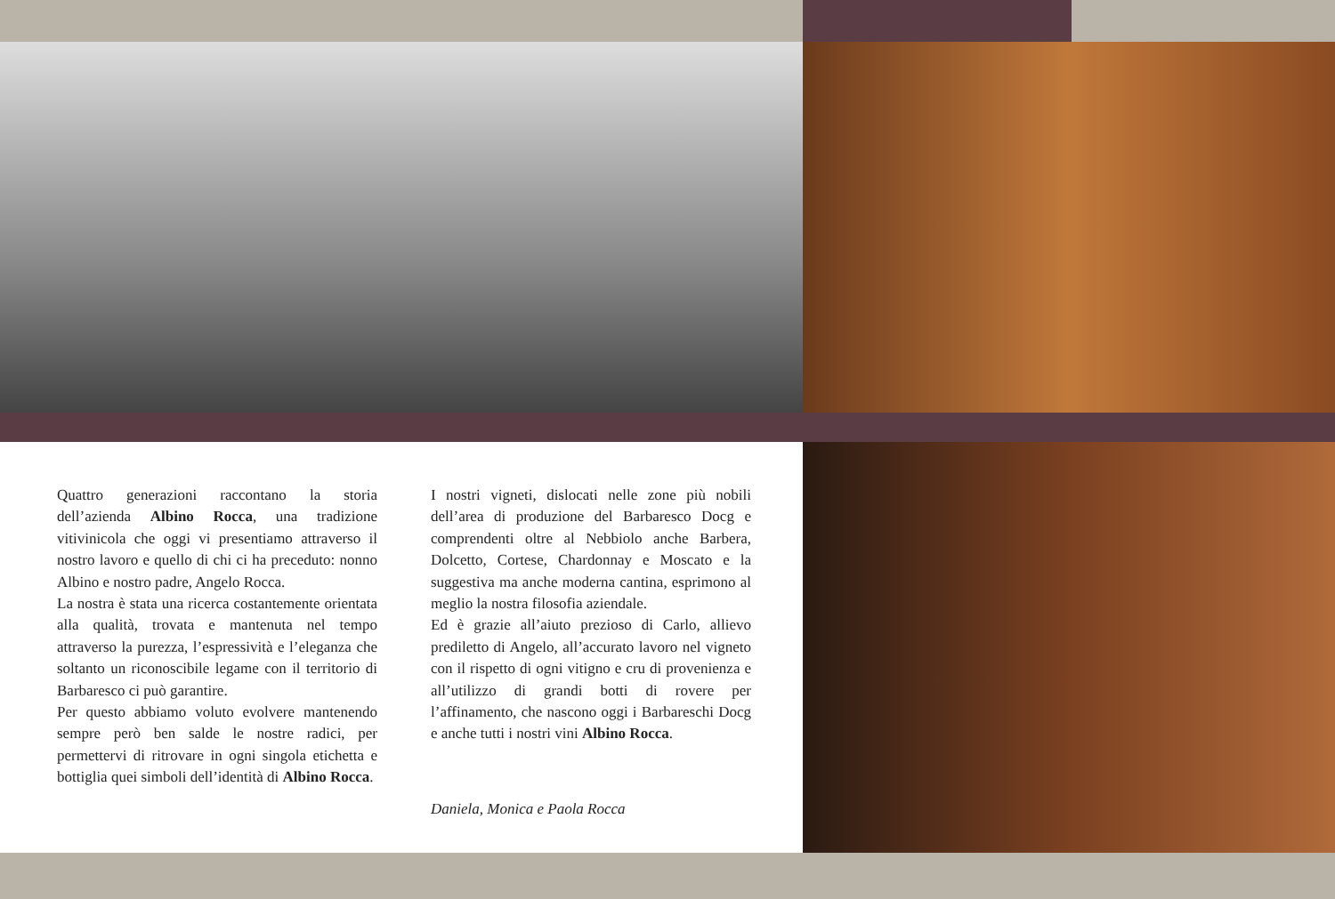Quattro generazioni raccontano la storia dell’azienda Albino Rocca, una tradizione vitivinicola che oggi vi presentiamo attraverso il nostro lavoro e quello di chi ci ha preceduto: nonno Albino e nostro padre, Angelo Rocca.
La nostra è stata una ricerca costantemente orientata alla qualità, trovata e mantenuta nel tempo attraverso la purezza, l’espressività e l’eleganza che soltanto un riconoscibile legame con il territorio di Barbaresco ci può garantire.
Per questo abbiamo voluto evolvere mantenendo sempre però ben salde le nostre radici, per permettervi di ritrovare in ogni singola etichetta e bottiglia quei simboli dell’identità di Albino Rocca.
I nostri vigneti, dislocati nelle zone più nobili dell’area di produzione del Barbaresco Docg e comprendenti oltre al Nebbiolo anche Barbera, Dolcetto, Cortese, Chardonnay e Moscato e la suggestiva ma anche moderna cantina, esprimono al meglio la nostra filosofia aziendale.
Ed è grazie all’aiuto prezioso di Carlo, allievo prediletto di Angelo, all’accurato lavoro nel vigneto con il rispetto di ogni vitigno e cru di provenienza e all’utilizzo di grandi botti di rovere per l’affinamento, che nascono oggi i Barbareschi Docg e anche tutti i nostri vini Albino Rocca.
Daniela, Monica e Paola Rocca